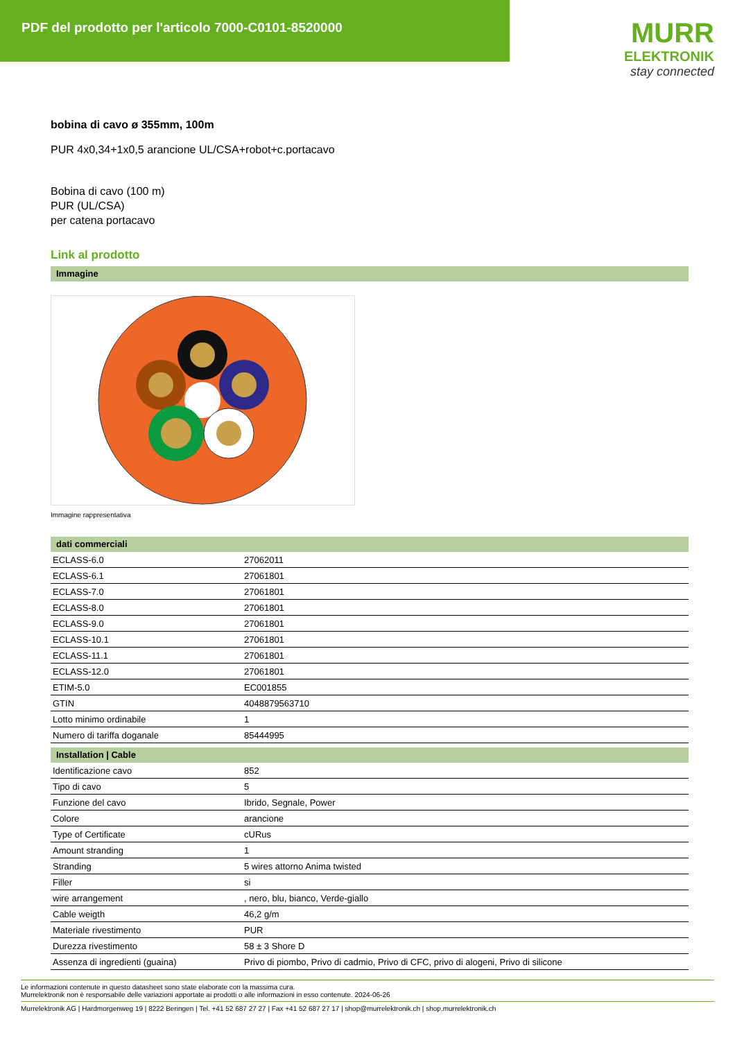PDF del prodotto per l'articolo 7000-C0101-8520000
MURR
ELEKTRONIK
stay connected
bobina di cavo ø 355mm, 100m
PUR 4x0,34+1x0,5 arancione UL/CSA+robot+c.portacavo
Bobina di cavo (100 m)
PUR (UL/CSA)
per catena portacavo
Link al prodotto
Immagine
Immagine rappresentativa
dati commerciali
| ECLASS-6.0 | 27062011 |
| ECLASS-6.1 | 27061801 |
| ECLASS-7.0 | 27061801 |
| ECLASS-8.0 | 27061801 |
| ECLASS-9.0 | 27061801 |
| ECLASS-10.1 | 27061801 |
| ECLASS-11.1 | 27061801 |
| ECLASS-12.0 | 27061801 |
| ETIM-5.0 | EC001855 |
| GTIN | 4048879563710 |
| Lotto minimo ordinabile | 1 |
| Numero di tariffa doganale | 85444995 |
Installation | Cable
| Identificazione cavo | 852 |
| Tipo di cavo | 5 |
| Funzione del cavo | Ibrido, Segnale, Power |
| Colore | arancione |
| Type of Certificate | cURus |
| Amount stranding | 1 |
| Stranding | 5 wires attorno Anima twisted |
| Filler | si |
| wire arrangement | , nero, blu, bianco, Verde-giallo |
| Cable weigth | 46,2 g/m |
| Materiale rivestimento | PUR |
| Durezza rivestimento | 58 ± 3 Shore D |
| Assenza di ingredienti (guaina) | Privo di piombo, Privo di cadmio, Privo di CFC, privo di alogeni, Privo di silicone |
Le informazioni contenute in questo datasheet sono state elaborate con la massima cura.
Murrelektronik non è responsabile delle variazioni apportate ai prodotti o alle informazioni in esso contenute. 2024-06-26
Murrelektronik AG | Hardmorgenweg 19 | 8222 Beringen | Tel. +41 52 687 27 27 | Fax +41 52 687 27 17 | shop@murrelektronik.ch | shop.murrelektronik.ch